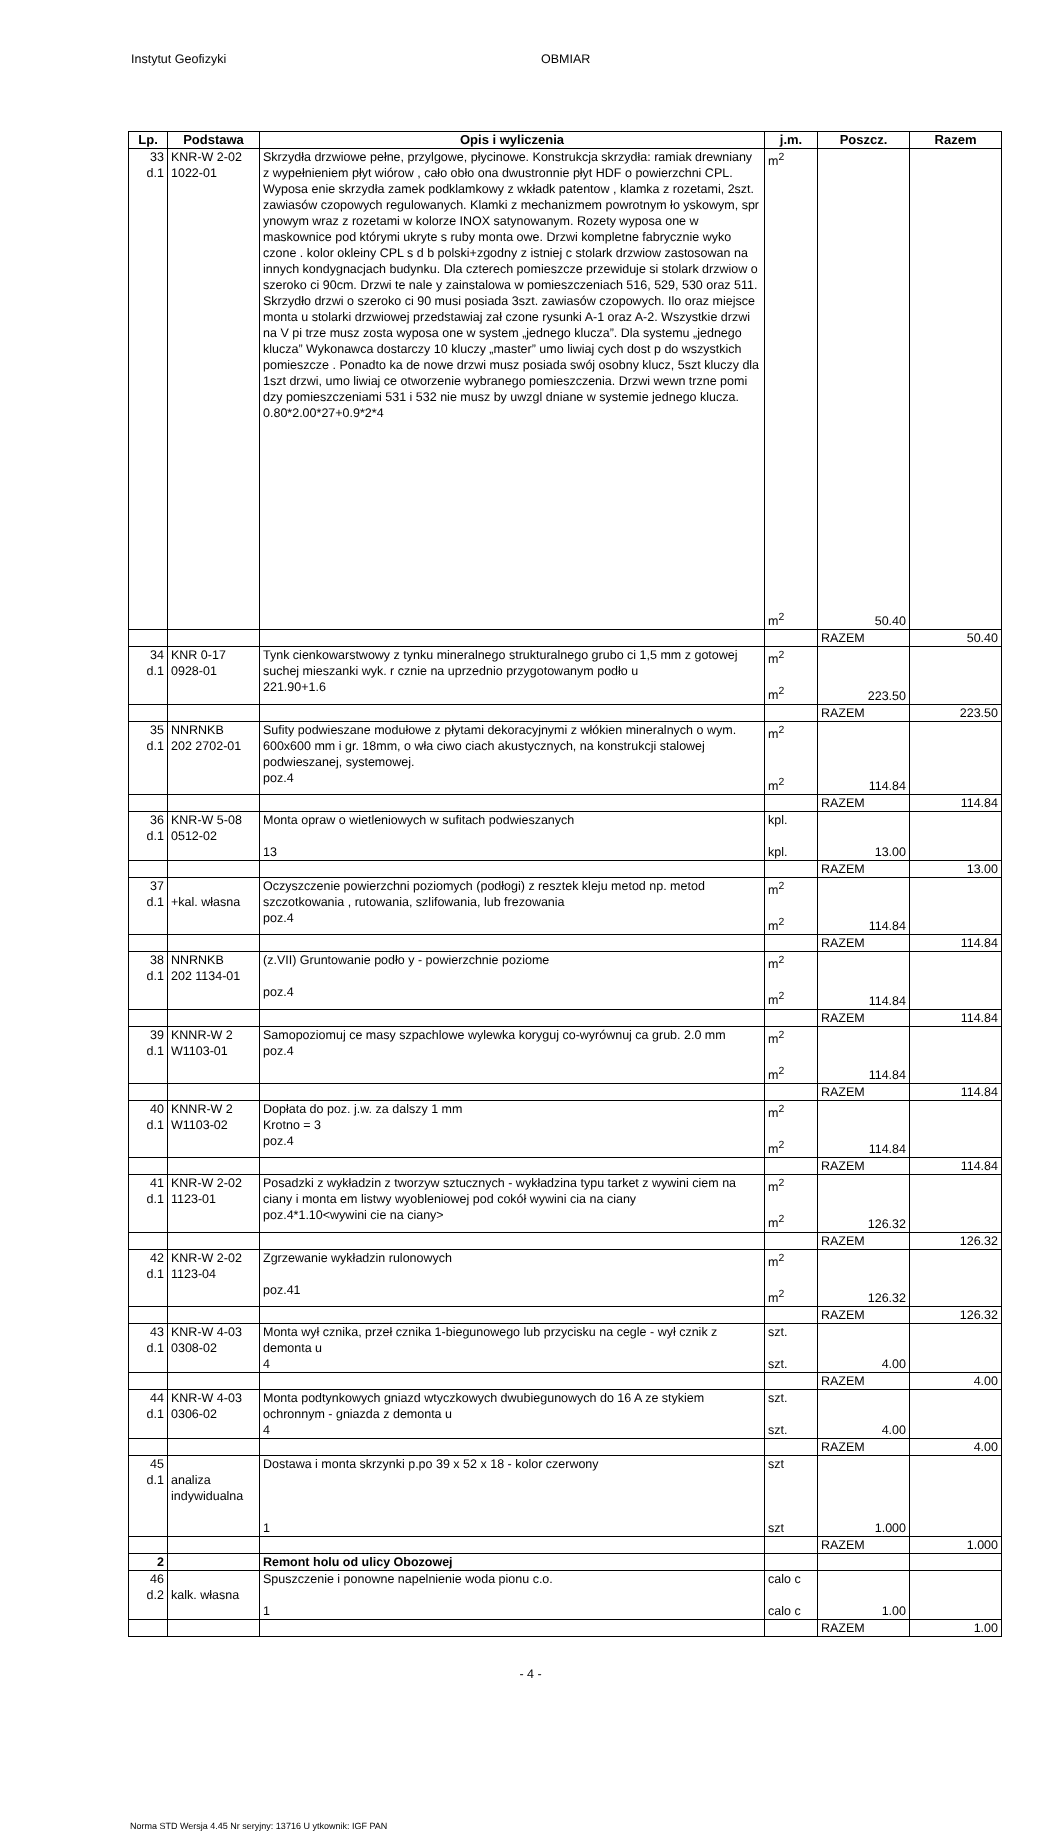Instytut Geofizyki OBMIAR
| Lp. | Podstawa | Opis i wyliczenia | j.m. | Poszcz. | Razem |
| --- | --- | --- | --- | --- | --- |
| 33 d.1 | KNR-W 2-02 1022-01 | Skrzydła drzwiowe pełne, przylgowe, płycinowe. Konstrukcja skrzydła: ramiak drewniany z wypełnieniem płyt wiórow , cało obło ona dwustronnie płyt HDF o powierzchni CPL. Wyposa enie skrzydła zamek podklamkowy z wkładk patentow , klamka z rozetami, 2szt. zawiasów czopowych regulowanych. Klamki z mechanizmem powrotnym ło yskowym, spr ynowym wraz z rozetami w kolorze INOX satynowanym. Rozety wyposa one w maskownice pod którymi ukryte s ruby monta owe. Drzwi kompletne fabrycznie wyko czone . kolor okleiny CPL s d b polski+zgodny z istniej c stolark drzwiow zastosowan na innych kondygnacjach budynku. Dla czterech pomieszcze przewiduje si stolark drzwiow o szeroko ci 90cm. Drzwi te nale y zainstalowa w pomieszczeniach 516, 529, 530 oraz 511. Skrzydło drzwi o szeroko ci 90 musi posiada 3szt. zawiasów czopowych. Ilo oraz miejsce monta u stolarki drzwiowej przedstawiaj zał czone rysunki A-1 oraz A-2. Wszystkie drzwi na V pi trze musz zosta wyposa one w system „jednego klucza”. Dla systemu „jednego klucza” Wykonawca dostarczy 10 kluczy „master” umo liwiaj cych dost p do wszystkich pomieszcze . Ponadto ka de nowe drzwi musz posiada swój osobny klucz, 5szt kluczy dla 1szt drzwi, umo liwiaj ce otworzenie wybranego pomieszczenia. Drzwi wewn trzne pomi dzy pomieszczeniami 531 i 532 nie musz by uwzgl dniane w systemie jednego klucza. 0.80*2.00*27+0.9*2*4 | m<sup>2</sup> m<sup>2</sup> | 50.40 | |
| | | | | RAZEM | 50.40 |
| 34 d.1 | KNR 0-17 0928-01 | Tynk cienkowarstwowy z tynku mineralnego strukturalnego grubo ci 1,5 mm z gotowej suchej mieszanki wyk. r cznie na uprzednio przygotowanym podło u 221.90+1.6 | m<sup>2</sup> m<sup>2</sup> | 223.50 | |
| | | | | RAZEM | 223.50 |
| 35 d.1 | NNRNKB 202 2702-01 | Sufity podwieszane modułowe z płytami dekoracyjnymi z włókien mineralnych o wym. 600x600 mm i gr. 18mm, o wła ciwo ciach akustycznych, na konstrukcji stalowej podwieszanej, systemowej. poz.4 | m<sup>2</sup> m<sup>2</sup> | 114.84 | |
| | | | | RAZEM | 114.84 |
| 36 d.1 | KNR-W 5-08 0512-02 | Monta opraw o wietleniowych w sufitach podwieszanych 13 | kpl. kpl. | 13.00 | |
| | | | | RAZEM | 13.00 |
| 37 d.1 | +kal. własna | Oczyszczenie powierzchni poziomych (podłogi) z resztek kleju metod np. metod szczotkowania , rutowania, szlifowania, lub frezowania poz.4 | m<sup>2</sup> m<sup>2</sup> | 114.84 | |
| | | | | RAZEM | 114.84 |
| 38 d.1 | NNRNKB 202 1134-01 | (z.VII) Gruntowanie podło y - powierzchnie poziome poz.4 | m<sup>2</sup> m<sup>2</sup> | 114.84 | |
| | | | | RAZEM | 114.84 |
| 39 d.1 | KNNR-W 2 W1103-01 | Samopoziomuj ce masy szpachlowe wylewka koryguj co-wyrównuj ca grub. 2.0 mm poz.4 | m<sup>2</sup> m<sup>2</sup> | 114.84 | |
| | | | | RAZEM | 114.84 |
| 40 d.1 | KNNR-W 2 W1103-02 | Dopłata do poz. j.w. za dalszy 1 mm Krotno = 3 poz.4 | m<sup>2</sup> m<sup>2</sup> | 114.84 | |
| | | | | RAZEM | 114.84 |
| 41 d.1 | KNR-W 2-02 1123-01 | Posadzki z wykładzin z tworzyw sztucznych - wykładzina typu tarket z wywini ciem na ciany i monta em listwy wyobleniowej pod cokół wywini cia na ciany poz.4*1.10<wywini cie na ciany> | m<sup>2</sup> m<sup>2</sup> | 126.32 | |
| | | | | RAZEM | 126.32 |
| 42 d.1 | KNR-W 2-02 1123-04 | Zgrzewanie wykładzin rulonowych poz.41 | m<sup>2</sup> m<sup>2</sup> | 126.32 | |
| | | | | RAZEM | 126.32 |
| 43 d.1 | KNR-W 4-03 0308-02 | Monta wył cznika, przeł cznika 1-biegunowego lub przycisku na cegle - wył cznik z demonta u 4 | szt. szt. | 4.00 | |
| | | | | RAZEM | 4.00 |
| 44 d.1 | KNR-W 4-03 0306-02 | Monta podtynkowych gniazd wtyczkowych dwubiegunowych do 16 A ze stykiem ochronnym - gniazda z demonta u 4 | szt. szt. | 4.00 | |
| | | | | RAZEM | 4.00 |
| 45 d.1 | analiza indywidualna | Dostawa i monta skrzynki p.po 39 x 52 x 18 - kolor czerwony 1 | szt szt | 1.000 | |
| | | | | RAZEM | 1.000 |
| 2 | | Remont holu od ulicy Obozowej | | | |
| 46 d.2 | kalk. własna | Spuszczenie i ponowne napelnienie woda pionu c.o. 1 | calo c calo c | 1.00 | |
| | | | | RAZEM | 1.00 |
- 4 -
Norma STD Wersja 4.45 Nr seryjny: 13716 U ytkownik: IGF PAN